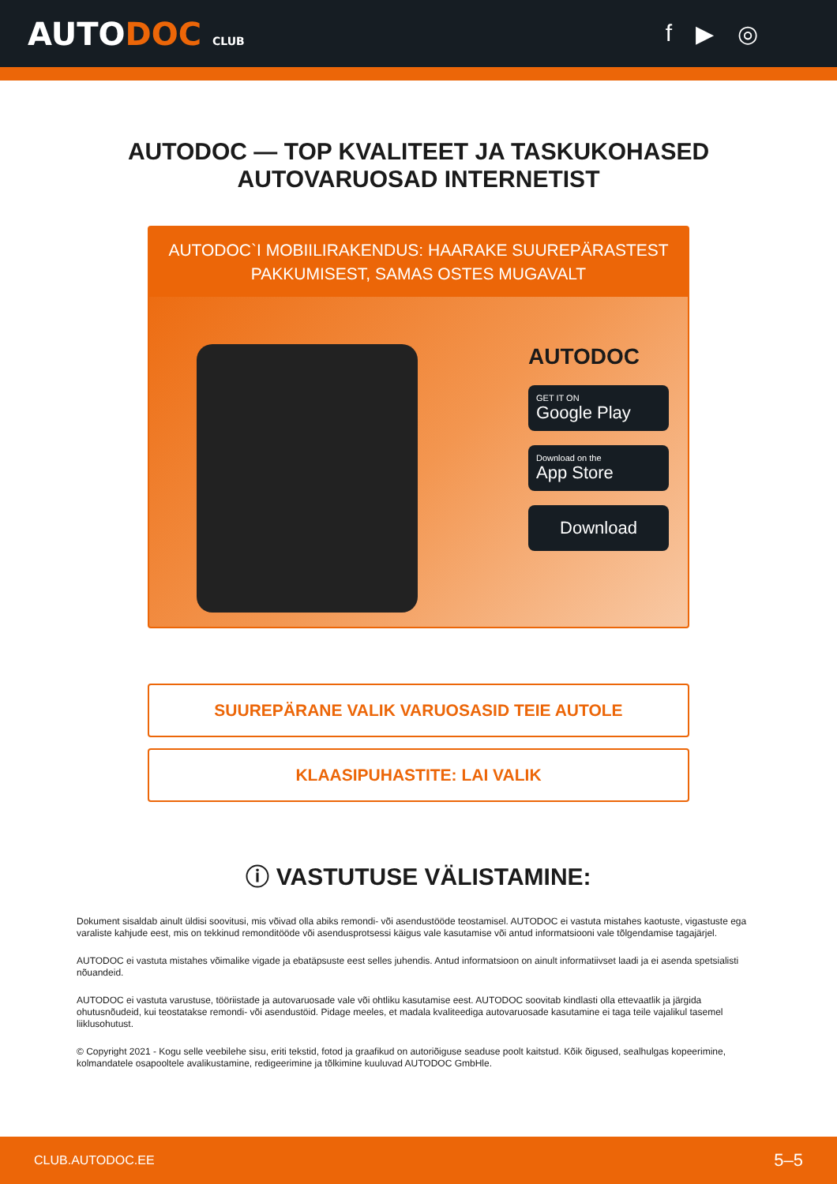AUTODOC CLUB
f ▶ ◎
AUTODOC — TOP KVALITEET JA TASKUKOHASED
AUTOVARUOSAD INTERNETIST
AUTODOC`I MOBIILIRAKENDUS: HAARAKE SUUREPÄRASTEST PAKKUMISEST, SAMAS OSTES MUGAVALT
AUTODOC
GET IT ON
Google Play
Download on the
App Store
Download
SUUREPÄRANE VALIK VARUOSASID TEIE AUTOLE
KLAASIPUHASTITE: LAI VALIK
ⓘ VASTUTUSE VÄLISTAMINE:
Dokument sisaldab ainult üldisi soovitusi, mis võivad olla abiks remondi- või asendustööde teostamisel. AUTODOC ei vastuta mistahes kaotuste, vigastuste ega varaliste kahjude eest, mis on tekkinud remonditööde või asendusprotsessi käigus vale kasutamise või antud informatsiooni vale tõlgendamise tagajärjel.
AUTODOC ei vastuta mistahes võimalike vigade ja ebatäpsuste eest selles juhendis. Antud informatsioon on ainult informatiivset laadi ja ei asenda spetsialisti nõuandeid.
AUTODOC ei vastuta varustuse, tööriistade ja autovaruosade vale või ohtliku kasutamise eest. AUTODOC soovitab kindlasti olla ettevaatlik ja järgida ohutusnõudeid, kui teostatakse remondi- või asendustöid. Pidage meeles, et madala kvaliteediga autovaruosade kasutamine ei taga teile vajalikul tasemel liiklusohutust.
© Copyright 2021 - Kogu selle veebilehe sisu, eriti tekstid, fotod ja graafikud on autoriõiguse seaduse poolt kaitstud. Kõik õigused, sealhulgas kopeerimine, kolmandatele osapooltele avalikustamine, redigeerimine ja tõlkimine kuuluvad AUTODOC GmbHle.
CLUB.AUTODOC.EE 5–5